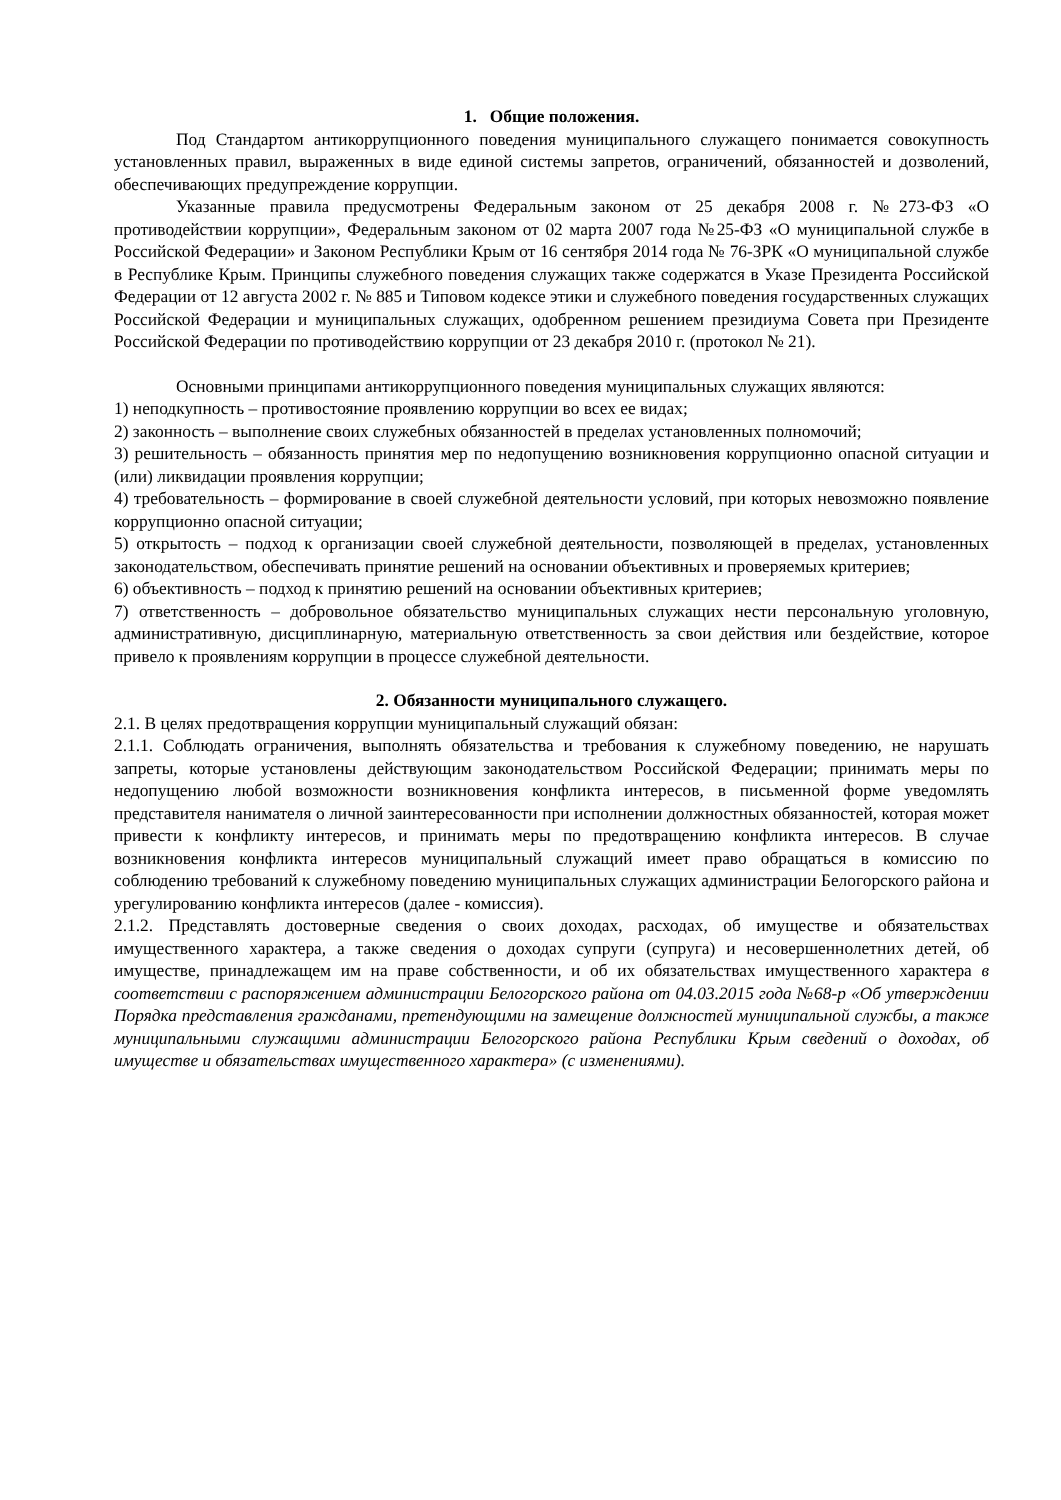1. Общие положения.
Под Стандартом антикоррупционного поведения муниципального служащего понимается совокупность установленных правил, выраженных в виде единой системы запретов, ограничений, обязанностей и дозволений, обеспечивающих предупреждение коррупции.
Указанные правила предусмотрены Федеральным законом от 25 декабря 2008 г. №273-ФЗ «О противодействии коррупции», Федеральным законом от 02 марта 2007 года №25-ФЗ «О муниципальной службе в Российской Федерации» и Законом Республики Крым от 16 сентября 2014 года № 76-ЗРК «О муниципальной службе в Республике Крым. Принципы служебного поведения служащих также содержатся в Указе Президента Российской Федерации от 12 августа 2002 г. № 885 и Типовом кодексе этики и служебного поведения государственных служащих Российской Федерации и муниципальных служащих, одобренном решением президиума Совета при Президенте Российской Федерации по противодействию коррупции от 23 декабря 2010 г. (протокол № 21).
Основными принципами антикоррупционного поведения муниципальных служащих являются:
1) неподкупность – противостояние проявлению коррупции во всех ее видах;
2) законность – выполнение своих служебных обязанностей в пределах установленных полномочий;
3) решительность – обязанность принятия мер по недопущению возникновения коррупционно опасной ситуации и (или) ликвидации проявления коррупции;
4) требовательность – формирование в своей служебной деятельности условий, при которых невозможно появление коррупционно опасной ситуации;
5) открытость – подход к организации своей служебной деятельности, позволяющей в пределах, установленных законодательством, обеспечивать принятие решений на основании объективных и проверяемых критериев;
6) объективность – подход к принятию решений на основании объективных критериев;
7) ответственность – добровольное обязательство муниципальных служащих нести персональную уголовную, административную, дисциплинарную, материальную ответственность за свои действия или бездействие, которое привело к проявлениям коррупции в процессе служебной деятельности.
2. Обязанности муниципального служащего.
2.1. В целях предотвращения коррупции муниципальный служащий обязан:
2.1.1. Соблюдать ограничения, выполнять обязательства и требования к служебному поведению, не нарушать запреты, которые установлены действующим законодательством Российской Федерации; принимать меры по недопущению любой возможности возникновения конфликта интересов, в письменной форме уведомлять представителя нанимателя о личной заинтересованности при исполнении должностных обязанностей, которая может привести к конфликту интересов, и принимать меры по предотвращению конфликта интересов. В случае возникновения конфликта интересов муниципальный служащий имеет право обращаться в комиссию по соблюдению требований к служебному поведению муниципальных служащих администрации Белогорского района и урегулированию конфликта интересов (далее - комиссия).
2.1.2. Представлять достоверные сведения о своих доходах, расходах, об имуществе и обязательствах имущественного характера, а также сведения о доходах супруги (супруга) и несовершеннолетних детей, об имуществе, принадлежащем им на праве собственности, и об их обязательствах имущественного характера в соответствии с распоряжением администрации Белогорского района от 04.03.2015 года №68-р «Об утверждении Порядка представления гражданами, претендующими на замещение должностей муниципальной службы, а также муниципальными служащими администрации Белогорского района Республики Крым сведений о доходах, об имуществе и обязательствах имущественного характера» (с изменениями).